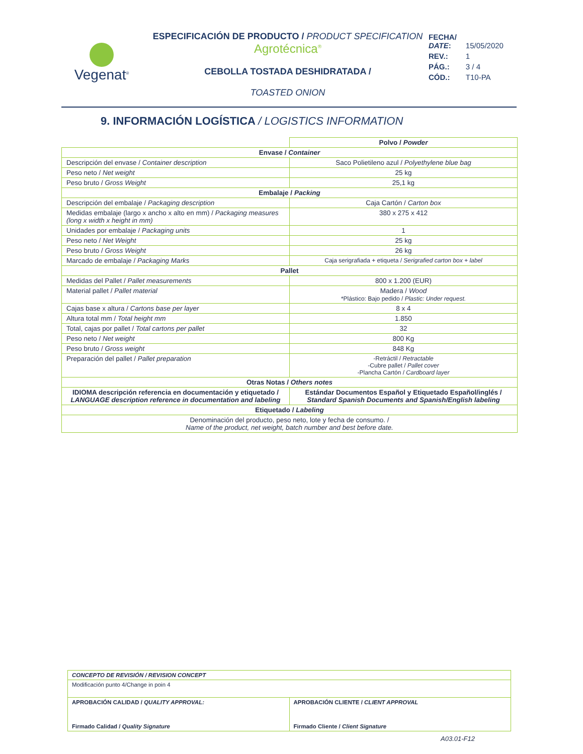Vegenat<sup>®</sup>
ESPECIFICACIÓN DE PRODUCTO / PRODUCT SPECIFICATION
Agrotécnica<sup>®</sup>
CEBOLLA TOSTADA DESHIDRATADA /
TOASTED ONION
| FECHA/ DATE : | 15/05/2020 |
| REV.: | 1 |
| PÁG.: | 3 / 4 |
| CÓD.: | T10-PA |
9. INFORMACIÓN LOGÍSTICA / LOGISTICS INFORMATION
| | Polvo / Powder |
| Envase / Container | |
| Descripción del envase / Container description | Saco Polietileno azul / Polyethylene blue bag |
| Peso neto / Net weight | 25 kg |
| Peso bruto / Gross Weight | 25,1 kg |
| Embalaje / Packing | |
| Descripción del embalaje / Packaging description | Caja Cartón / Carton box |
| Medidas embalaje (largo x ancho x alto en mm) / Packaging measures (long x width x height in mm) | 380 x 275 x 412 |
| Unidades por embalaje / Packaging units | 1 |
| Peso neto / Net Weight | 25 kg |
| Peso bruto / Gross Weight | 26 kg |
| Marcado de embalaje / Packaging Marks | Caja serigrafiada + etiqueta / Serigrafied carton box + label |
| Pallet | |
| Medidas del Pallet / Pallet measurements | 800 x 1.200 (EUR) |
| Material pallet / Pallet material | Madera / Wood *Plástico: Bajo pedido / Plastic: Under request. |
| Cajas base x altura / Cartons base per layer | 8 x 4 |
| Altura total mm / Total height mm | 1.850 |
| Total, cajas por pallet / Total cartons per pallet | 32 |
| Peso neto / Net weight | 800 Kg |
| Peso bruto / Gross weight | 848 Kg |
| Preparación del pallet / Pallet preparation | -Retráctil / Retractable -Cubre pallet / Pallet cover -Plancha Cartón / Cardboard layer |
| Otras Notas / Others notes | |
| IDIOMA descripción referencia en documentación y etiquetado / LANGUAGE description reference in documentation and labeling | Estándar Documentos Español y Etiquetado Español/inglés / Standard Spanish Documents and Spanish/English labeling |
| Etiquetado / Labeling | |
| Denominación del producto, peso neto, lote y fecha de consumo. / Name of the product, net weight, batch number and best before date. | |
| CONCEPTO DE REVISIÓN / REVISION CONCEPT | |
| Modificación punto 4/Change in poin 4 | |
| APROBACIÓN CALIDAD / QUALITY APPROVAL: Firmado Calidad / Quality Signature | APROBACIÓN CLIENTE / CLIENT APPROVAL Firmado Cliente / Client Signature |
A03.01-F12